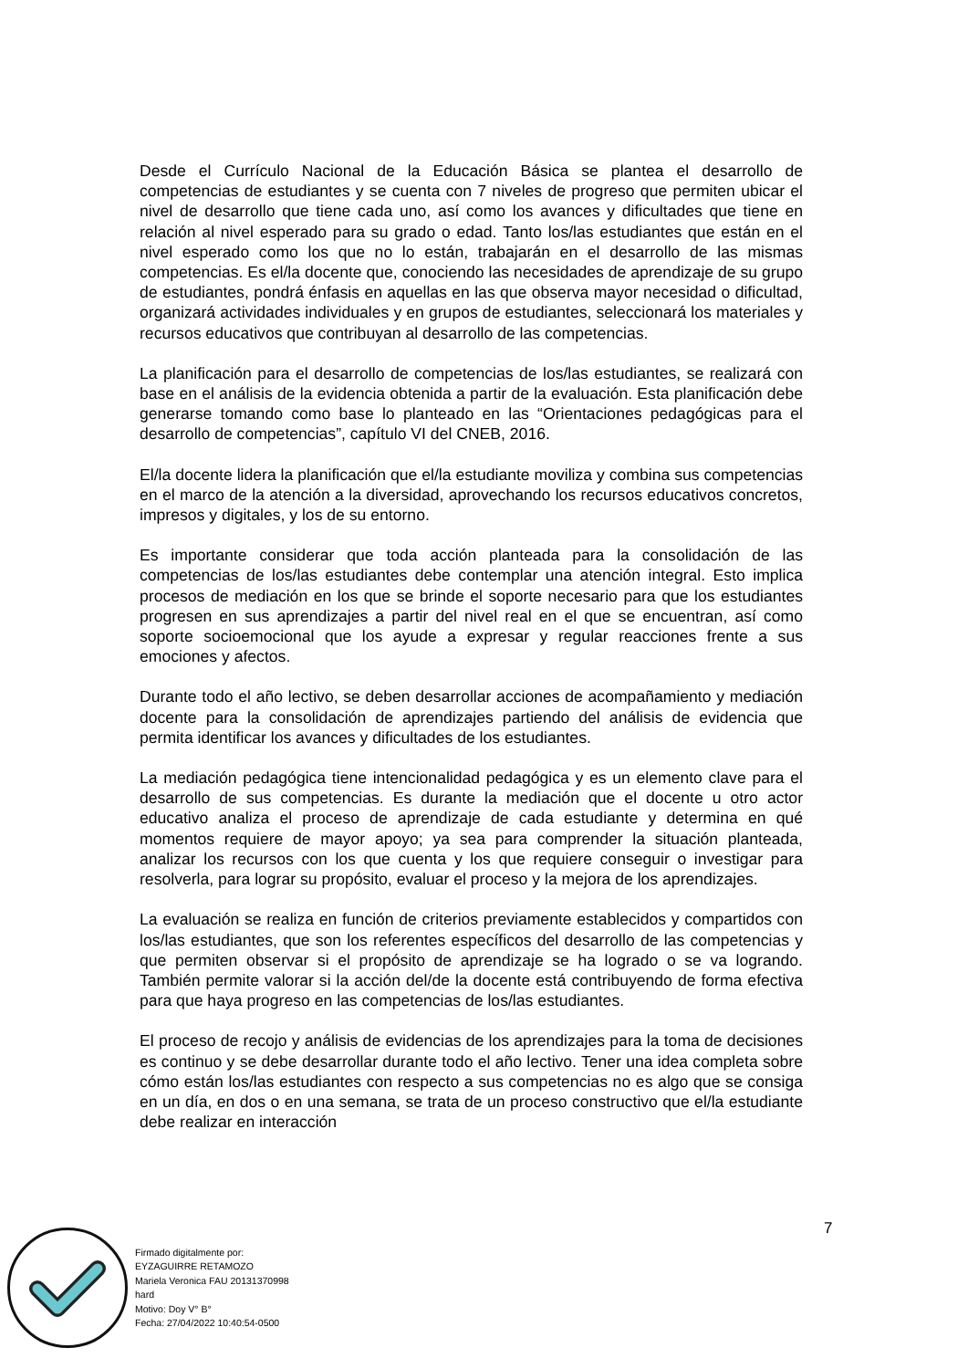Desde el Currículo Nacional de la Educación Básica se plantea el desarrollo de competencias de estudiantes y se cuenta con 7 niveles de progreso que permiten ubicar el nivel de desarrollo que tiene cada uno, así como los avances y dificultades que tiene en relación al nivel esperado para su grado o edad. Tanto los/las estudiantes que están en el nivel esperado como los que no lo están, trabajarán en el desarrollo de las mismas competencias. Es el/la docente que, conociendo las necesidades de aprendizaje de su grupo de estudiantes, pondrá énfasis en aquellas en las que observa mayor necesidad o dificultad, organizará actividades individuales y en grupos de estudiantes, seleccionará los materiales y recursos educativos que contribuyan al desarrollo de las competencias.
La planificación para el desarrollo de competencias de los/las estudiantes, se realizará con base en el análisis de la evidencia obtenida a partir de la evaluación. Esta planificación debe generarse tomando como base lo planteado en las “Orientaciones pedagógicas para el desarrollo de competencias”, capítulo VI del CNEB, 2016.
El/la docente lidera la planificación que el/la estudiante moviliza y combina sus competencias en el marco de la atención a la diversidad, aprovechando los recursos educativos concretos, impresos y digitales, y los de su entorno.
Es importante considerar que toda acción planteada para la consolidación de las competencias de los/las estudiantes debe contemplar una atención integral. Esto implica procesos de mediación en los que se brinde el soporte necesario para que los estudiantes progresen en sus aprendizajes a partir del nivel real en el que se encuentran, así como soporte socioemocional que los ayude a expresar y regular reacciones frente a sus emociones y afectos.
Durante todo el año lectivo, se deben desarrollar acciones de acompañamiento y mediación docente para la consolidación de aprendizajes partiendo del análisis de evidencia que permita identificar los avances y dificultades de los estudiantes.
La mediación pedagógica tiene intencionalidad pedagógica y es un elemento clave para el desarrollo de sus competencias. Es durante la mediación que el docente u otro actor educativo analiza el proceso de aprendizaje de cada estudiante y determina en qué momentos requiere de mayor apoyo; ya sea para comprender la situación planteada, analizar los recursos con los que cuenta y los que requiere conseguir o investigar para resolverla, para lograr su propósito, evaluar el proceso y la mejora de los aprendizajes.
La evaluación se realiza en función de criterios previamente establecidos y compartidos con los/las estudiantes, que son los referentes específicos del desarrollo de las competencias y que permiten observar si el propósito de aprendizaje se ha logrado o se va logrando. También permite valorar si la acción del/de la docente está contribuyendo de forma efectiva para que haya progreso en las competencias de los/las estudiantes.
El proceso de recojo y análisis de evidencias de los aprendizajes para la toma de decisiones es continuo y se debe desarrollar durante todo el año lectivo. Tener una idea completa sobre cómo están los/las estudiantes con respecto a sus competencias no es algo que se consiga en un día, en dos o en una semana, se trata de un proceso constructivo que el/la estudiante debe realizar en interacción
7
Firmado digitalmente por:
EYZAGUIRRE RETAMOZO
Mariela Veronica FAU 20131370998
hard
Motivo: Doy V° B°
Fecha: 27/04/2022 10:40:54-0500